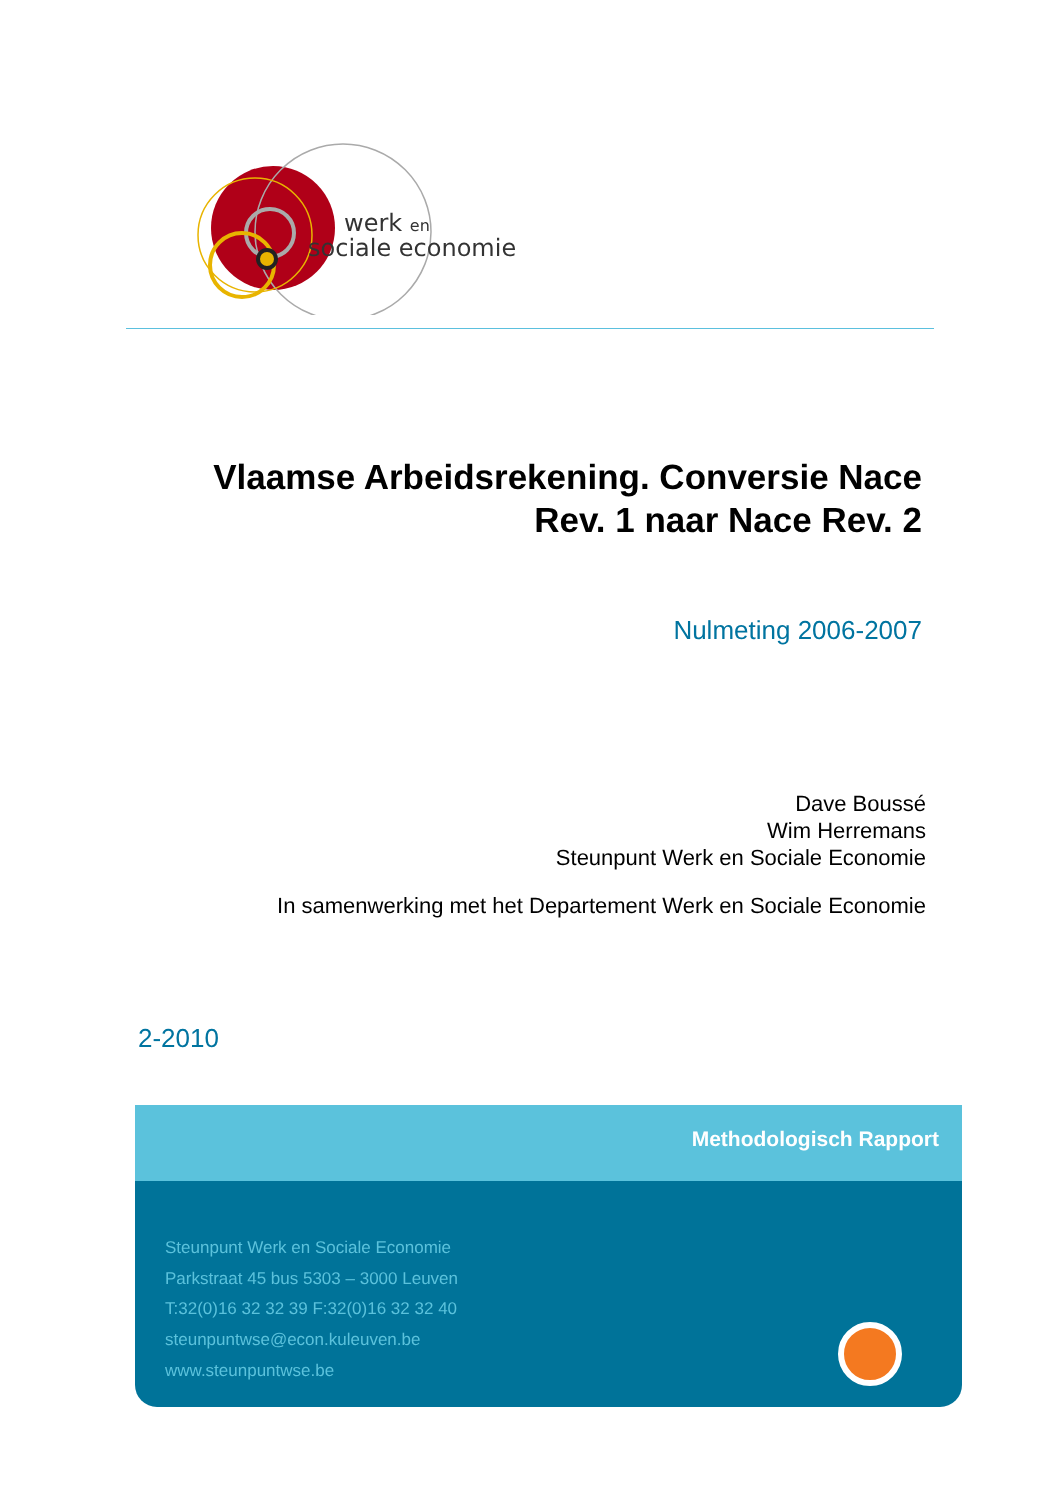werk en
sociale economie
Vlaamse Arbeidsrekening. Conversie Nace Rev. 1 naar Nace Rev. 2
Nulmeting 2006-2007
Dave Boussé
Wim Herremans
Steunpunt Werk en Sociale Economie
In samenwerking met het Departement Werk en Sociale Economie
2-2010
Methodologisch Rapport
Steunpunt Werk en Sociale Economie
Parkstraat 45 bus 5303 – 3000 Leuven
T:32(0)16 32 32 39 F:32(0)16 32 32 40
steunpuntwse@econ.kuleuven.be
www.steunpuntwse.be